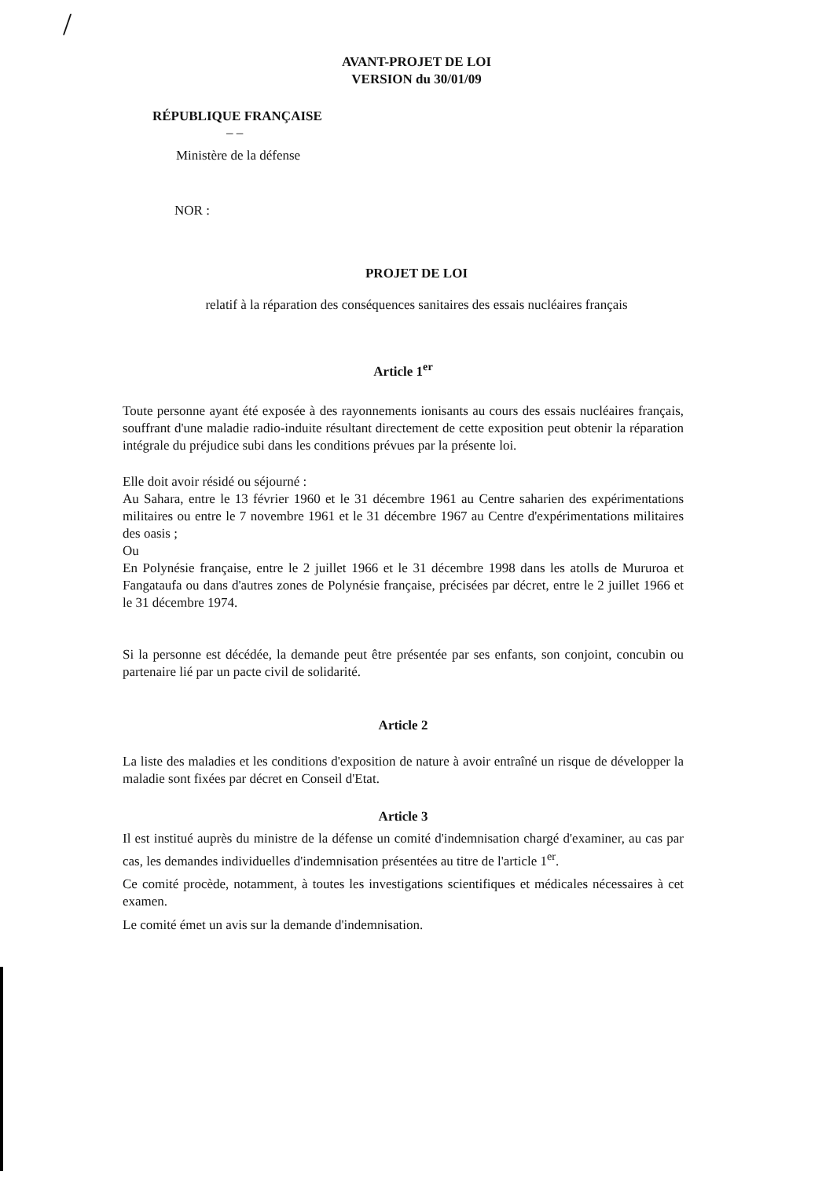/
AVANT-PROJET DE LOI
VERSION du 30/01/09
RÉPUBLIQUE FRANÇAISE
– –
Ministère de la défense
NOR :
PROJET DE LOI
relatif à la réparation des conséquences sanitaires des essais nucléaires français
Article 1<sup>er</sup>
Toute personne ayant été exposée à des rayonnements ionisants au cours des essais nucléaires français, souffrant d'une maladie radio-induite résultant directement de cette exposition peut obtenir la réparation intégrale du préjudice subi dans les conditions prévues par la présente loi.
Elle doit avoir résidé ou séjourné :
Au Sahara, entre le 13 février 1960 et le 31 décembre 1961 au Centre saharien des expérimentations militaires ou entre le 7 novembre 1961 et le 31 décembre 1967 au Centre d'expérimentations militaires des oasis ;
Ou
En Polynésie française, entre le 2 juillet 1966 et le 31 décembre 1998 dans les atolls de Mururoa et Fangataufa ou dans d'autres zones de Polynésie française, précisées par décret, entre le 2 juillet 1966 et le 31 décembre 1974.
Si la personne est décédée, la demande peut être présentée par ses enfants, son conjoint, concubin ou partenaire lié par un pacte civil de solidarité.
Article 2
La liste des maladies et les conditions d'exposition de nature à avoir entraîné un risque de développer la maladie sont fixées par décret en Conseil d'Etat.
Article 3
Il est institué auprès du ministre de la défense un comité d'indemnisation chargé d'examiner, au cas par cas, les demandes individuelles d'indemnisation présentées au titre de l'article 1<sup>er</sup>.
Ce comité procède, notamment, à toutes les investigations scientifiques et médicales nécessaires à cet examen.
Le comité émet un avis sur la demande d'indemnisation.